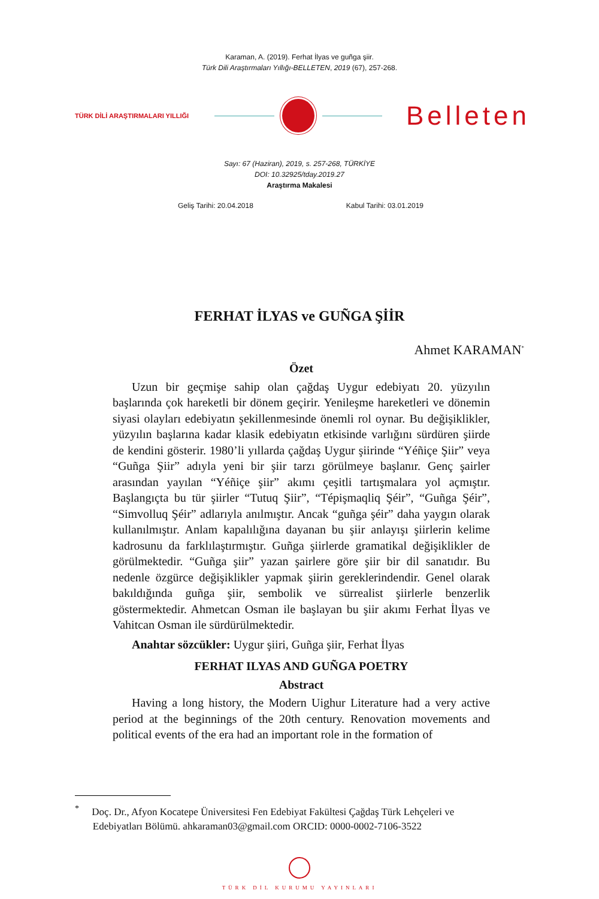Karaman, A. (2019). Ferhat İlyas ve guñga şiir.
Türk Dili Araştırmaları Yıllığı-BELLETEN, 2019 (67), 257-268.
TÜRK DİLİ ARAŞTIRMALARI YILLIĞI Belleten
Sayı: 67 (Haziran), 2019, s. 257-268, TÜRKİYE
DOI: 10.32925/tday.2019.27
Araştırma Makalesi
Geliş Tarihi: 20.04.2018 Kabul Tarihi: 03.01.2019
FERHAT İLYAS ve GUÑGA ŞİİR
Ahmet KARAMAN<sup>*</sup>
Özet
Uzun bir geçmişe sahip olan çağdaş Uygur edebiyatı 20. yüzyılın başlarında çok hareketli bir dönem geçirir. Yenileşme hareketleri ve dönemin siyasi olayları edebiyatın şekillenmesinde önemli rol oynar. Bu değişiklikler, yüzyılın başlarına kadar klasik edebiyatın etkisinde varlığını sürdüren şiirde de kendini gösterir. 1980’li yıllarda çağdaş Uygur şiirinde “Yéñiçe Şiir” veya “Guñga Şiir” adıyla yeni bir şiir tarzı görülmeye başlanır. Genç şairler arasından yayılan “Yéñiçe şiir” akımı çeşitli tartışmalara yol açmıştır. Başlangıçta bu tür şiirler “Tutuq Şiir”, “Tépişmaqliq Şéir”, “Guñga Şéir”, “Simvolluq Şéir” adlarıyla anılmıştır. Ancak “guñga şéir” daha yaygın olarak kullanılmıştır. Anlam kapalılığına dayanan bu şiir anlayışı şiirlerin kelime kadrosunu da farklılaştırmıştır. Guñga şiirlerde gramatikal değişiklikler de görülmektedir. “Guñga şiir” yazan şairlere göre şiir bir dil sanatıdır. Bu nedenle özgürce değişiklikler yapmak şiirin gereklerindendir. Genel olarak bakıldığında guñga şiir, sembolik ve sürrealist şiirlerle benzerlik göstermektedir. Ahmetcan Osman ile başlayan bu şiir akımı Ferhat İlyas ve Vahitcan Osman ile sürdürülmektedir.
Anahtar sözcükler: Uygur şiiri, Guñga şiir, Ferhat İlyas
FERHAT ILYAS AND GUÑGA POETRY
Abstract
Having a long history, the Modern Uighur Literature had a very active period at the beginnings of the 20th century. Renovation movements and political events of the era had an important role in the formation of
<sup>*</sup> Doç. Dr., Afyon Kocatepe Üniversitesi Fen Edebiyat Fakültesi Çağdaş Türk Lehçeleri ve
Edebiyatları Bölümü. ahkaraman03@gmail.com ORCID: 0000-0002-7106-3522
TÜRK DİL KURUMU YAYINLARI